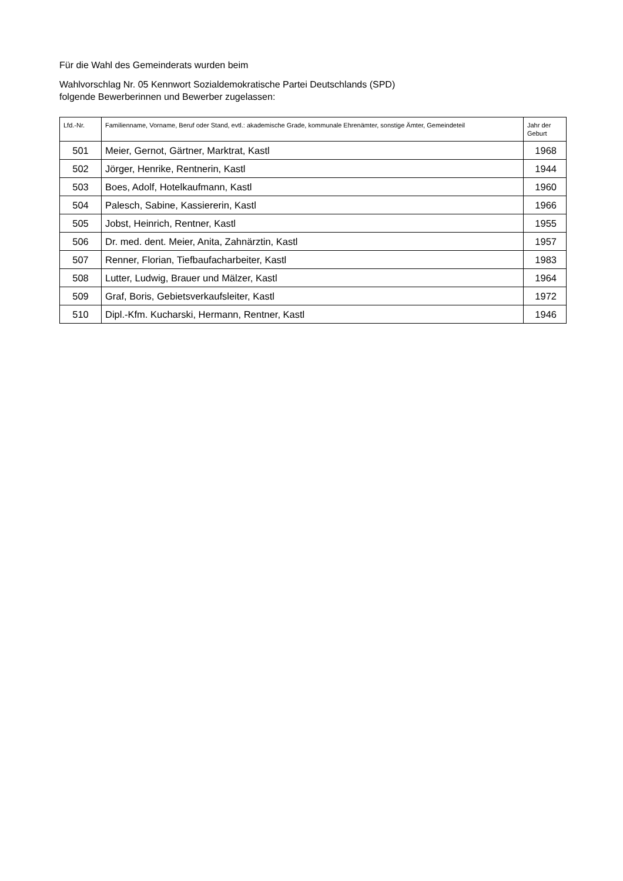Für die Wahl des Gemeinderats wurden beim
Wahlvorschlag Nr. 05 Kennwort Sozialdemokratische Partei Deutschlands (SPD)
folgende Bewerberinnen und Bewerber zugelassen:
| Lfd.-Nr. | Familienname, Vorname, Beruf oder Stand, evtl.: akademische Grade, kommunale Ehrenämter, sonstige Ämter, Gemeindeteil | Jahr der Geburt |
| --- | --- | --- |
| 501 | Meier, Gernot, Gärtner, Marktrat, Kastl | 1968 |
| 502 | Jörger, Henrike, Rentnerin, Kastl | 1944 |
| 503 | Boes, Adolf, Hotelkaufmann, Kastl | 1960 |
| 504 | Palesch, Sabine, Kassiererin, Kastl | 1966 |
| 505 | Jobst, Heinrich, Rentner, Kastl | 1955 |
| 506 | Dr. med. dent. Meier, Anita, Zahnärztin, Kastl | 1957 |
| 507 | Renner, Florian, Tiefbaufacharbeiter, Kastl | 1983 |
| 508 | Lutter, Ludwig, Brauer und Mälzer, Kastl | 1964 |
| 509 | Graf, Boris, Gebietsverkaufsleiter, Kastl | 1972 |
| 510 | Dipl.-Kfm. Kucharski, Hermann, Rentner, Kastl | 1946 |